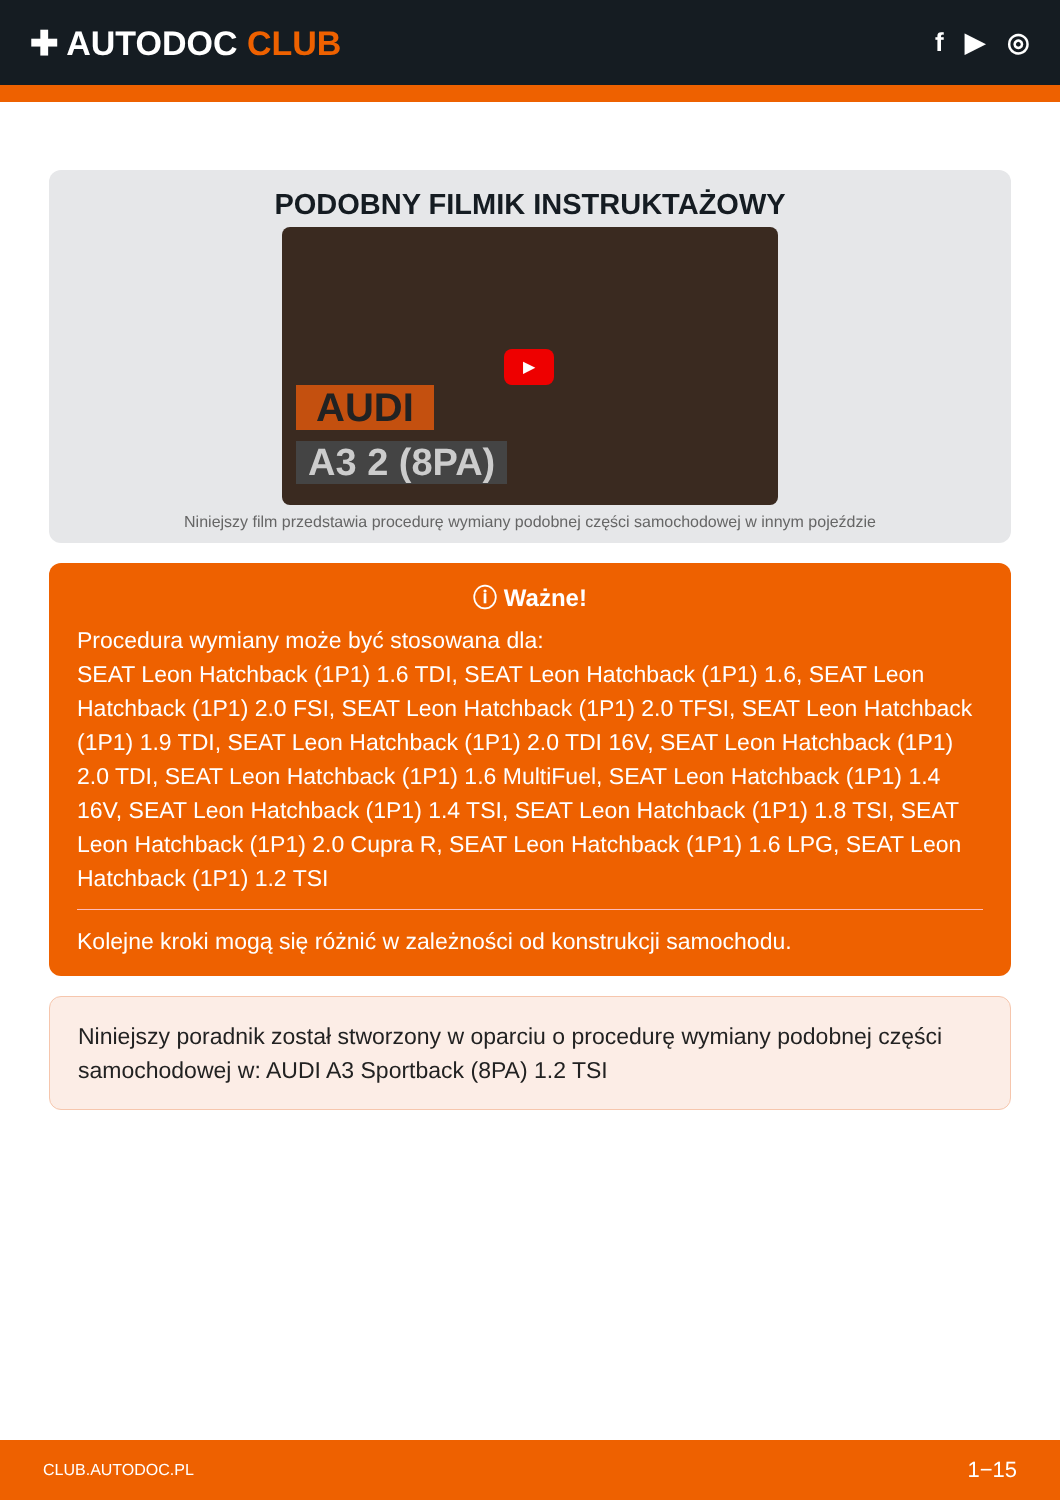✚ AUTODOC CLUB
f ▶ ◎
PODOBNY FILMIK INSTRUKTAŻOWY
▶
AUDI
A3 2 (8PA)
Niniejszy film przedstawia procedurę wymiany podobnej części samochodowej w innym pojeździe
ⓘ Ważne!
Procedura wymiany może być stosowana dla:
SEAT Leon Hatchback (1P1) 1.6 TDI, SEAT Leon Hatchback (1P1) 1.6, SEAT Leon Hatchback (1P1) 2.0 FSI, SEAT Leon Hatchback (1P1) 2.0 TFSI, SEAT Leon Hatchback (1P1) 1.9 TDI, SEAT Leon Hatchback (1P1) 2.0 TDI 16V, SEAT Leon Hatchback (1P1) 2.0 TDI, SEAT Leon Hatchback (1P1) 1.6 MultiFuel, SEAT Leon Hatchback (1P1) 1.4 16V, SEAT Leon Hatchback (1P1) 1.4 TSI, SEAT Leon Hatchback (1P1) 1.8 TSI, SEAT Leon Hatchback (1P1) 2.0 Cupra R, SEAT Leon Hatchback (1P1) 1.6 LPG, SEAT Leon Hatchback (1P1) 1.2 TSI
Kolejne kroki mogą się różnić w zależności od konstrukcji samochodu.
Niniejszy poradnik został stworzony w oparciu o procedurę wymiany podobnej części samochodowej w: AUDI A3 Sportback (8PA) 1.2 TSI
CLUB.AUTODOC.PL 1−15